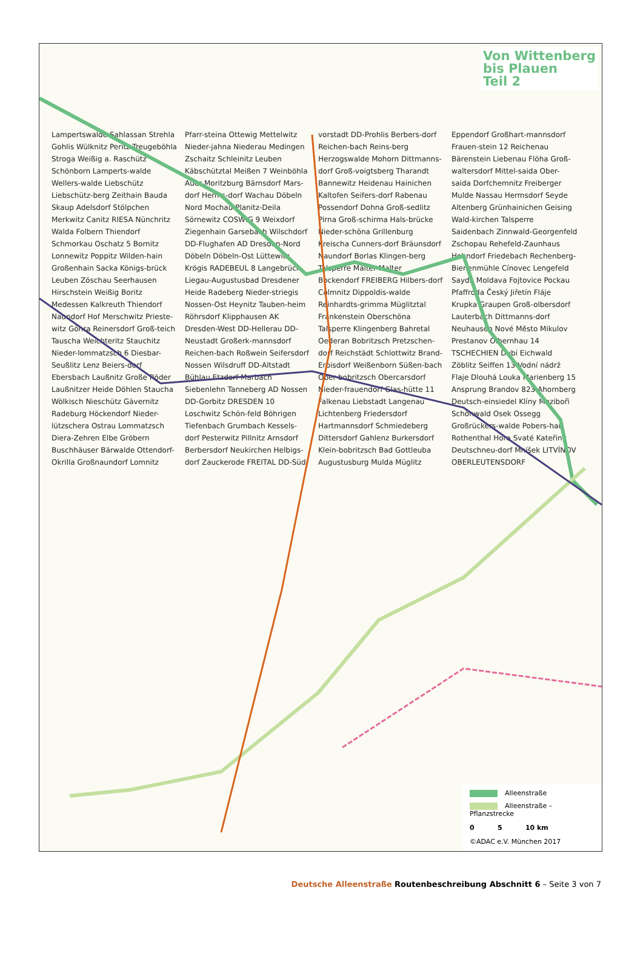Von Wittenberg
bis Plauen
Teil 2
Lampertswalde Sahlassan Strehla Gohlis Wülknitz Peritz Treugeböhla Stroga Weißig a. Raschütz Schönborn Lamperts-walde Wellers-walde Liebschütz Liebschütz-berg Zeithain Bauda Skaup Adelsdorf Stölpchen Merkwitz Canitz RIESA Nünchritz Walda Folbern Thiendorf Schmorkau Oschatz 5 Bornitz Lonnewitz Poppitz Wilden-hain Großenhain Sacka Königs-brück Leuben Zöschau Seerhausen Hirschstein Weißig Boritz Medessen Kalkreuth Thiendorf Naundorf Hof Merschwitz Prieste-witz Göhra Reinersdorf Groß-teich Tauscha Weichteritz Stauchitz Nieder-lommatzsch 6 Diesbar-Seußlitz Lenz Beiers-dorf Ebersbach Laußnitz Große Röder Laußnitzer Heide Döhlen Staucha Wölkisch Nieschütz Gävernitz Radeburg Höckendorf Nieder-lützschera Ostrau Lommatzsch Diera-Zehren Elbe Gröbern Buschhäuser Bärwalde Ottendorf-Okrilla Großnaundorf Lomnitz Pfarr-steina Ottewig Mettelwitz Nieder-jahna Niederau Medingen Zschaitz Schleinitz Leuben Käbschütztal Meißen 7 Weinböhla Auer Moritzburg Bärnsdorf Mars-dorf Herms-dorf Wachau Döbeln Nord Mochau Planitz-Deila Sörnewitz COSWIG 9 Weixdorf Ziegenhain Garsebach Wilschdorf DD-Flughafen AD Dresden-Nord Döbeln Döbeln-Ost Lüttewitz Krögis RADEBEUL 8 Langebrück Liegau-Augustusbad Dresdener Heide Radeberg Nieder-striegis Nossen-Ost Heynitz Tauben-heim Röhrsdorf Klipphausen AK Dresden-West DD-Hellerau DD-Neustadt Großerk-mannsdorf Reichen-bach Roßwein Seifersdorf Nossen Wilsdruff DD-Altstadt Bühlau Etzdorf Marbach Siebenlehn Tanneberg AD Nossen DD-Gorbitz DRESDEN 10 Loschwitz Schön-feld Böhrigen Tiefenbach Grumbach Kessels-dorf Pesterwitz Pillnitz Arnsdorf Berbersdorf Neukirchen Helbigs-dorf Zauckerode FREITAL DD-Süd-vorstadt DD-Prohlis Berbers-dorf Reichen-bach Reins-berg Herzogswalde Mohorn Dittmanns-dorf Groß-voigtsberg Tharandt Bannewitz Heidenau Hainichen Kaltofen Seifers-dorf Rabenau Possendorf Dohna Groß-sedlitz Pirna Groß-schirma Hals-brücke Nieder-schöna Grillenburg Kreischa Cunners-dorf Bräunsdorf Naundorf Borlas Klingen-berg Talsperre Malter Malter Bockendorf FREIBERG Hilbers-dorf Colmnitz Dippoldis-walde Reinhardts-grimma Müglitztal Frankenstein Oberschöna Talsperre Klingenberg Bahretal Oederan Bobritzsch Pretzschen-dorf Reichstädt Schlottwitz Brand-Erbisdorf Weißenborn Süßen-bach Ober-bobritzsch Obercarsdorf Nieder-frauendorf Glas-hütte 11 Falkenau Liebstadt Langenau Lichtenberg Friedersdorf Hartmannsdorf Schmiedeberg Dittersdorf Gahlenz Burkersdorf Klein-bobritzsch Bad Gottleuba Augustusburg Mulda Müglitz Eppendorf Großhart-mannsdorf Frauen-stein 12 Reichenau Bärenstein Liebenau Flöha Groß-waltersdorf Mittel-saida Ober-saida Dorfchemnitz Freiberger Mulde Nassau Hermsdorf Seyde Altenberg Grünhainichen Geising Wald-kirchen Talsperre Saidenbach Zinnwald-Georgenfeld Zschopau Rehefeld-Zaunhaus Hohndorf Friedebach Rechenberg-Bienenmühle Cínovec Lengefeld Sayda Moldava Fojtovice Pockau Pfaffroda Český Jiřetín Fláje Krupka Graupen Groß-olbersdorf Lauterbach Dittmanns-dorf Neuhausen Nové Město Mikulov Prestanov Olbernhau 14 TSCHECHIEN Dubí Eichwald Zöblitz Seiffen 13 Vodní nádrž Flaje Dlouhá Louka Marienberg 15 Ansprung Brandov 823 Ahornberg Deutsch-einsiedel Klíny Mezibořì Schönwald Osek Ossegg Großrückers-walde Pobers-hau Rothenthal Hora Svaté Kateřiny Deutschneu-dorf Mníšek LITVÍNOV OBERLEUTENSDORF
Alleenstraße
Alleenstraße – Pflanzstrecke
0 5 10 km
©ADAC e.V. München 2017
Deutsche Alleenstraße Routenbeschreibung Abschnitt 6 – Seite 3 von 7